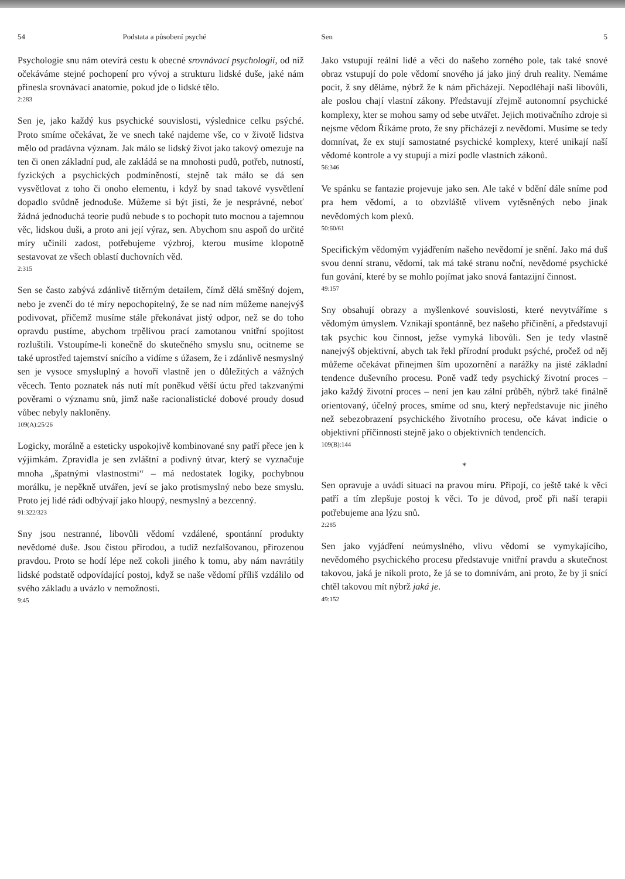54 Podstata a působení psyché
Psychologie snu nám otevírá cestu k obecné srovnávací psychologii, od níž očekáváme stejné pochopení pro vývoj a strukturu lidské duše, jaké nám přinesla srovnávací anatomie, pokud jde o lidské tělo.
2:283
Sen je, jako každý kus psychické souvislosti, výslednice celku psýché. Proto smíme očekávat, že ve snech také najdeme vše, co v životě lidstva mělo od pradávna význam. Jak málo se lidský život jako takový omezuje na ten či onen základní pud, ale zakládá se na mnohosti pudů, potřeb, nutností, fyzických a psychických podmíněností, stejně tak málo se dá sen vysvětlovat z toho či onoho elementu, i když by snad takové vysvětlení dopadlo svůdně jednoduše. Můžeme si být jisti, že je nesprávné, neboť žádná jednoduchá teorie pudů nebude s to pochopit tuto mocnou a tajemnou věc, lidskou duši, a proto ani její výraz, sen. Abychom snu aspoň do určité míry učinili zadost, potřebujeme výzbroj, kterou musíme klopotně sestavovat ze všech oblastí duchovních věd.
2:315
Sen se často zabývá zdánlivě titěrným detailem, čímž dělá směšný dojem, nebo je zvenčí do té míry nepochopitelný, že se nad ním můžeme nanejvýš podivovat, přičemž musíme stále překonávat jistý odpor, než se do toho opravdu pustíme, abychom trpělivou prací zamotanou vnitřní spojitost rozluštili. Vstoupíme-li konečně do skutečného smyslu snu, ocitneme se také uprostřed tajemství snícího a vidíme s úžasem, že i zdánlivě nesmyslný sen je vysoce smysluplný a hovoří vlastně jen o důležitých a vážných věcech. Tento poznatek nás nutí mít poněkud větší úctu před takzvanými pověrami o významu snů, jimž naše racionalistické dobové proudy dosud vůbec nebyly nakloněny.
109(A):25/26
Logicky, morálně a esteticky uspokojivě kombinované sny patří přece jen k výjimkám. Zpravidla je sen zvláštní a podivný útvar, který se vyznačuje mnoha „špatnými vlastnostmi“ – má nedostatek logiky, pochybnou morálku, je nepěkně utvářen, jeví se jako protismyslný nebo beze smyslu. Proto jej lidé rádi odbývají jako hloupý, nesmyslný a bezcenný.
91:322/323
Sny jsou nestranné, libovůli vědomí vzdálené, spontánní produkty nevědomé duše. Jsou čistou přírodou, a tudíž nezfalšovanou, přirozenou pravdou. Proto se hodí lépe než cokoli jiného k tomu, aby nám navrátily lidské podstatě odpovídající postoj, když se naše vědomí příliš vzdálilo od svého základu a uvázlo v nemožnosti.
9:45
Sen 5
Jako vstupují reální lidé a věci do našeho zorného pole, tak také snové obraz vstupují do pole vědomí snového já jako jiný druh reality. Nemáme pocit, ž sny děláme, nýbrž že k nám přicházejí. Nepodléhají naší libovůli, ale poslou chají vlastní zákony. Představují zřejmě autonomní psychické komplexy, kter se mohou samy od sebe utvářet. Jejich motivačního zdroje si nejsme vědom Říkáme proto, že sny přicházejí z nevědomí. Musíme se tedy domnívat, že ex stují samostatné psychické komplexy, které unikají naší vědomé kontrole a vy stupují a mizí podle vlastních zákonů.
56:346
Ve spánku se fantazie projevuje jako sen. Ale také v bdění dále sníme pod pra hem vědomí, a to obzvláště vlivem vytěsněných nebo jinak nevědomých kom plexů.
50:60/61
Specifickým vědomým vyjádřením našeho nevědomí je snění. Jako má duš svou denní stranu, vědomí, tak má také stranu noční, nevědomé psychické fun gování, které by se mohlo pojímat jako snová fantazijní činnost.
49:157
Sny obsahují obrazy a myšlenkové souvislosti, které nevytváříme s vědomým úmyslem. Vznikají spontánně, bez našeho přičinění, a představují tak psychic kou činnost, ježse vymyká libovůli. Sen je tedy vlastně nanejvýš objektivní, abych tak řekl přírodní produkt psýché, pročež od něj můžeme očekávat přinejmen ším upozornění a narážky na jisté základní tendence duševního procesu. Poně vadž tedy psychický životní proces – jako každý životní proces – není jen kau zální průběh, nýbrž také finálně orientovaný, účelný proces, smíme od snu, který nepředstavuje nic jiného než sebezobrazení psychického životního procesu, oče kávat indicie o objektivní příčinnosti stejně jako o objektivních tendencích.
109(B):144
*
Sen opravuje a uvádí situaci na pravou míru. Připojí, co ještě také k věci patří a tím zlepšuje postoj k věci. To je důvod, proč při naší terapii potřebujeme ana lýzu snů.
2:285
Sen jako vyjádření neúmyslného, vlivu vědomí se vymykajícího, nevědomého psychického procesu představuje vnitřní pravdu a skutečnost takovou, jaká je nikoli proto, že já se to domnívám, ani proto, že by ji snící chtěl takovou mít nýbrž jaká je.
49:152